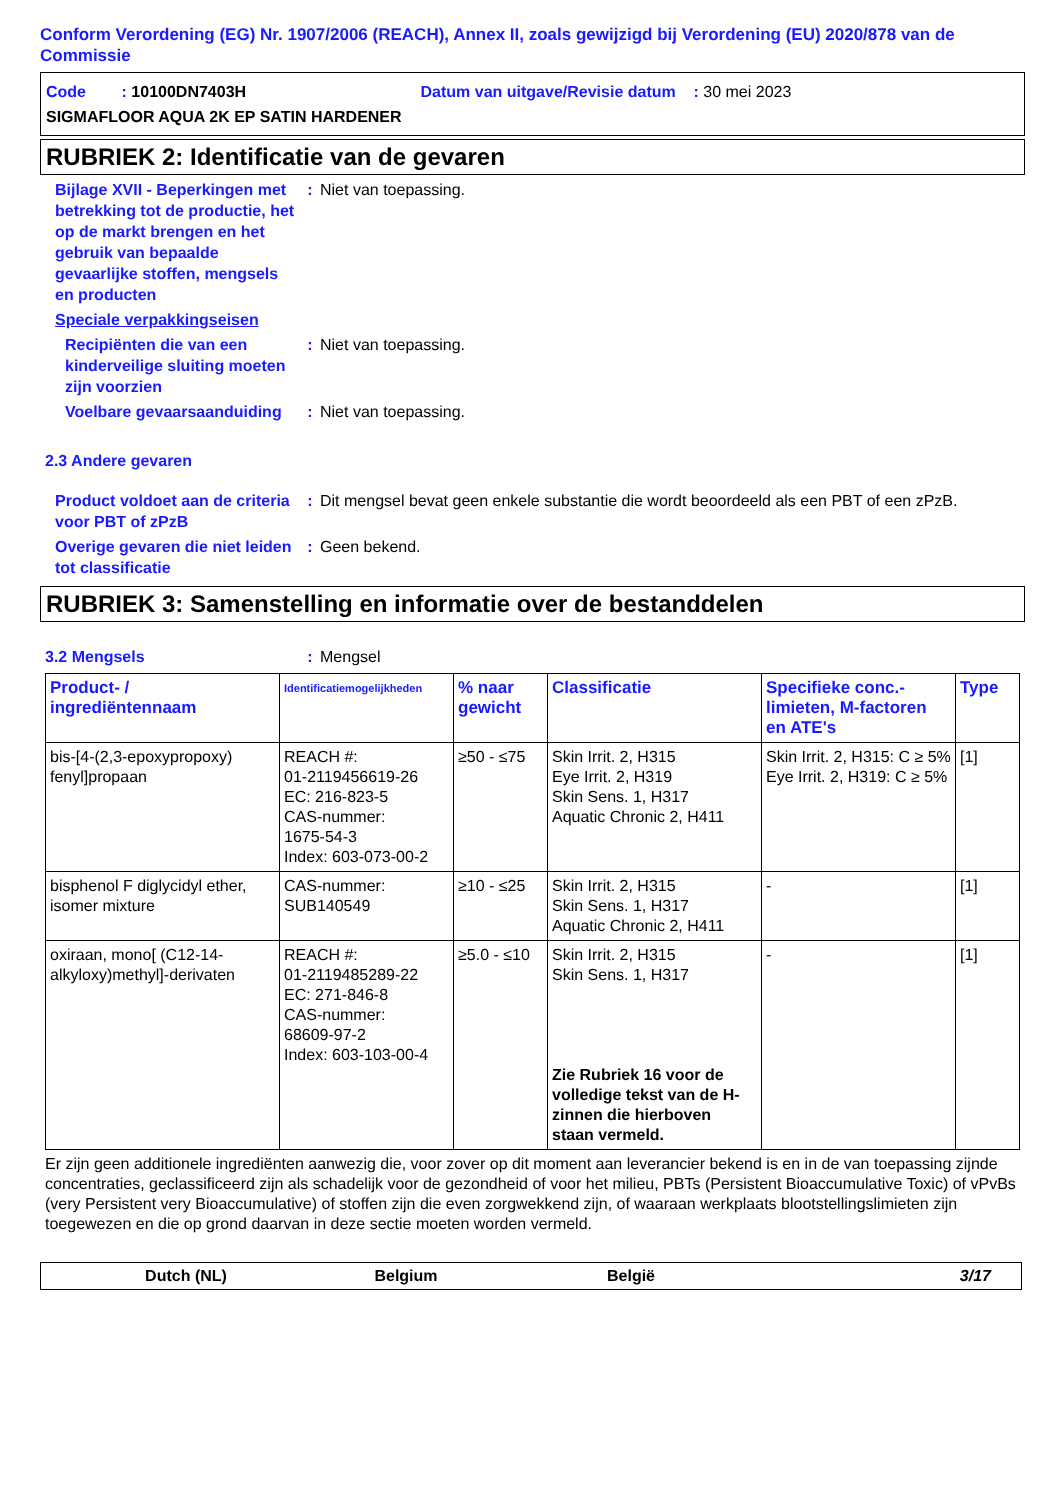Conform Verordening (EG) Nr. 1907/2006 (REACH), Annex II, zoals gewijzigd bij Verordening (EU) 2020/878 van de Commissie
Code : 10100DN7403H Datum van uitgave/Revisie datum : 30 mei 2023
SIGMAFLOOR AQUA 2K EP SATIN HARDENER
RUBRIEK 2: Identificatie van de gevaren
Bijlage XVII - Beperkingen met betrekking tot de productie, het op de markt brengen en het gebruik van bepaalde gevaarlijke stoffen, mengsels en producten
: Niet van toepassing.
Speciale verpakkingseisen
Recipiënten die van een kinderveilige sluiting moeten zijn voorzien
: Niet van toepassing.
Voelbare gevaarsaanduiding
: Niet van toepassing.
2.3 Andere gevaren
Product voldoet aan de criteria voor PBT of zPzB
: Dit mengsel bevat geen enkele substantie die wordt beoordeeld als een PBT of een zPzB.
Overige gevaren die niet leiden tot classificatie
: Geen bekend.
RUBRIEK 3: Samenstelling en informatie over de bestanddelen
3.2 Mengsels : Mengsel
| Product- / ingrediëntennaam | Identificatiemogelijkheden | % naar gewicht | Classificatie | Specifieke conc.-limieten, M-factoren en ATE's | Type |
| --- | --- | --- | --- | --- | --- |
| bis-[4-(2,3-epoxypropoxy) fenyl]propaan | REACH #: 01-2119456619-26 EC: 216-823-5 CAS-nummer: 1675-54-3 Index: 603-073-00-2 | ≥50 - ≤75 | Skin Irrit. 2, H315 Eye Irrit. 2, H319 Skin Sens. 1, H317 Aquatic Chronic 2, H411 | Skin Irrit. 2, H315: C ≥ 5% Eye Irrit. 2, H319: C ≥ 5% | [1] |
| bisphenol F diglycidyl ether, isomer mixture | CAS-nummer: SUB140549 | ≥10 - ≤25 | Skin Irrit. 2, H315 Skin Sens. 1, H317 Aquatic Chronic 2, H411 | - | [1] |
| oxiraan, mono[ (C12-14-alkyloxy)methyl]-derivaten | REACH #: 01-2119485289-22 EC: 271-846-8 CAS-nummer: 68609-97-2 Index: 603-103-00-4 | ≥5.0 - ≤10 | Skin Irrit. 2, H315 Skin Sens. 1, H317 Zie Rubriek 16 voor de volledige tekst van de H-zinnen die hierboven staan vermeld. | - | [1] |
Er zijn geen additionele ingrediënten aanwezig die, voor zover op dit moment aan leverancier bekend is en in de van toepassing zijnde concentraties, geclassificeerd zijn als schadelijk voor de gezondheid of voor het milieu, PBTs (Persistent Bioaccumulative Toxic) of vPvBs (very Persistent very Bioaccumulative) of stoffen zijn die even zorgwekkend zijn, of waaraan werkplaats blootstellingslimieten zijn toegewezen en die op grond daarvan in deze sectie moeten worden vermeld.
Dutch (NL) Belgium België 3/17